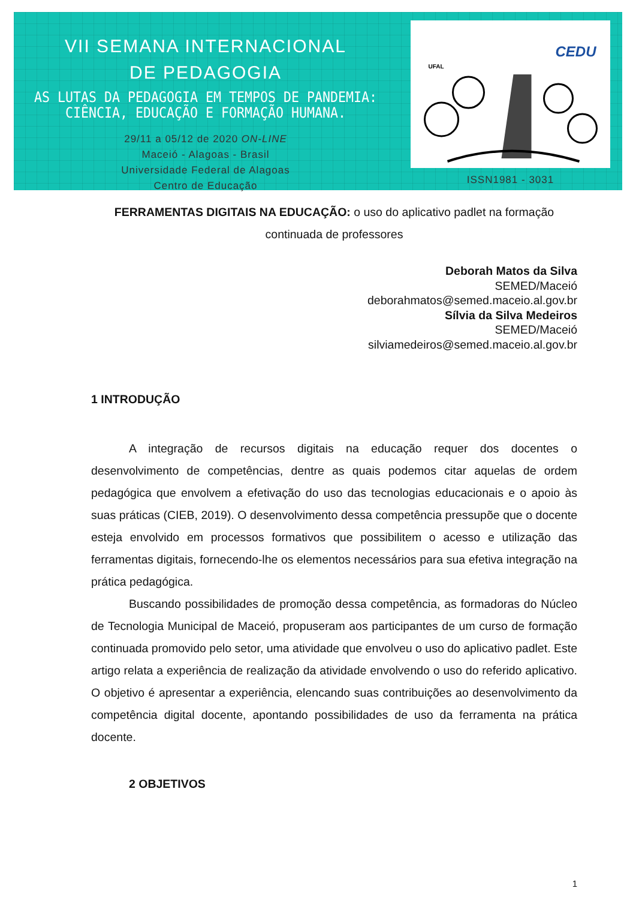VII SEMANA INTERNACIONAL
DE PEDAGOGIA
AS LUTAS DA PEDAGOGIA EM TEMPOS DE PANDEMIA:
CIÊNCIA, EDUCAÇÃO E FORMAÇÃO HUMANA.
29/11 a 05/12 de 2020 ON-LINE
Maceió - Alagoas - Brasil
Universidade Federal de Alagoas
Centro de Educação
UFAL
CEDU
ISSN1981 - 3031
FERRAMENTAS DIGITAIS NA EDUCAÇÃO: o uso do aplicativo padlet na formação continuada de professores
Deborah Matos da Silva
SEMED/Maceió
deborahmatos@semed.maceio.al.gov.br
Sílvia da Silva Medeiros
SEMED/Maceió
silviamedeiros@semed.maceio.al.gov.br
1 INTRODUÇÃO
A integração de recursos digitais na educação requer dos docentes o desenvolvimento de competências, dentre as quais podemos citar aquelas de ordem pedagógica que envolvem a efetivação do uso das tecnologias educacionais e o apoio às suas práticas (CIEB, 2019). O desenvolvimento dessa competência pressupõe que o docente esteja envolvido em processos formativos que possibilitem o acesso e utilização das ferramentas digitais, fornecendo-lhe os elementos necessários para sua efetiva integração na prática pedagógica.
Buscando possibilidades de promoção dessa competência, as formadoras do Núcleo de Tecnologia Municipal de Maceió, propuseram aos participantes de um curso de formação continuada promovido pelo setor, uma atividade que envolveu o uso do aplicativo padlet. Este artigo relata a experiência de realização da atividade envolvendo o uso do referido aplicativo. O objetivo é apresentar a experiência, elencando suas contribuições ao desenvolvimento da competência digital docente, apontando possibilidades de uso da ferramenta na prática docente.
2 OBJETIVOS
1